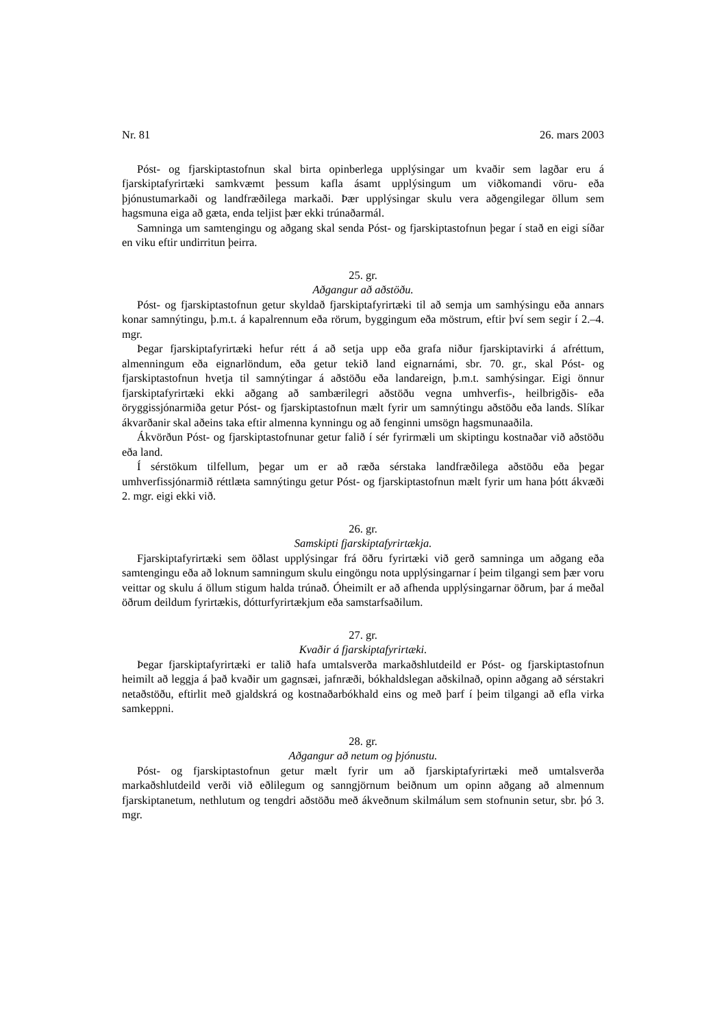Nr. 81 26. mars 2003
Póst- og fjarskiptastofnun skal birta opinberlega upplýsingar um kvaðir sem lagðar eru á fjarskiptafyrirtæki samkvæmt þessum kafla ásamt upplýsingum um viðkomandi vöru- eða þjónustumarkaði og landfræðilega markaði. Þær upplýsingar skulu vera aðgengilegar öllum sem hagsmuna eiga að gæta, enda teljist þær ekki trúnaðarmál.
Samninga um samtengingu og aðgang skal senda Póst- og fjarskiptastofnun þegar í stað en eigi síðar en viku eftir undirritun þeirra.
25. gr.
Aðgangur að aðstöðu.
Póst- og fjarskiptastofnun getur skyldað fjarskiptafyrirtæki til að semja um samhýsingu eða annars konar samnýtingu, þ.m.t. á kapalrennum eða rörum, byggingum eða möstrum, eftir því sem segir í 2.–4. mgr.
Þegar fjarskiptafyrirtæki hefur rétt á að setja upp eða grafa niður fjarskiptavirki á afréttum, almenningum eða eignarlöndum, eða getur tekið land eignarnámi, sbr. 70. gr., skal Póst- og fjarskiptastofnun hvetja til samnýtingar á aðstöðu eða landareign, þ.m.t. samhýsingar. Eigi önnur fjarskiptafyrirtæki ekki aðgang að sambærilegri aðstöðu vegna umhverfis-, heilbrigðis- eða öryggissjónarmiða getur Póst- og fjarskiptastofnun mælt fyrir um samnýtingu aðstöðu eða lands. Slíkar ákvarðanir skal aðeins taka eftir almenna kynningu og að fenginni umsögn hagsmunaaðila.
Ákvörðun Póst- og fjarskiptastofnunar getur falið í sér fyrirmæli um skiptingu kostnaðar við aðstöðu eða land.
Í sérstökum tilfellum, þegar um er að ræða sérstaka landfræðilega aðstöðu eða þegar umhverfissjónarmið réttlæta samnýtingu getur Póst- og fjarskiptastofnun mælt fyrir um hana þótt ákvæði 2. mgr. eigi ekki við.
26. gr.
Samskipti fjarskiptafyrirtækja.
Fjarskiptafyrirtæki sem öðlast upplýsingar frá öðru fyrirtæki við gerð samninga um aðgang eða samtengingu eða að loknum samningum skulu eingöngu nota upplýsingarnar í þeim tilgangi sem þær voru veittar og skulu á öllum stigum halda trúnað. Óheimilt er að afhenda upplýsingarnar öðrum, þar á meðal öðrum deildum fyrirtækis, dótturfyrirtækjum eða samstarfsaðilum.
27. gr.
Kvaðir á fjarskiptafyrirtæki.
Þegar fjarskiptafyrirtæki er talið hafa umtalsverða markaðshlutdeild er Póst- og fjarskiptastofnun heimilt að leggja á það kvaðir um gagnsæi, jafnræði, bókhaldslegan aðskilnað, opinn aðgang að sérstakri netaðstöðu, eftirlit með gjaldskrá og kostnaðarbókhald eins og með þarf í þeim tilgangi að efla virka samkeppni.
28. gr.
Aðgangur að netum og þjónustu.
Póst- og fjarskiptastofnun getur mælt fyrir um að fjarskiptafyrirtæki með umtalsverða markaðshlutdeild verði við eðlilegum og sanngjörnum beiðnum um opinn aðgang að almennum fjarskiptanetum, nethlutum og tengdri aðstöðu með ákveðnum skilmálum sem stofnunin setur, sbr. þó 3. mgr.